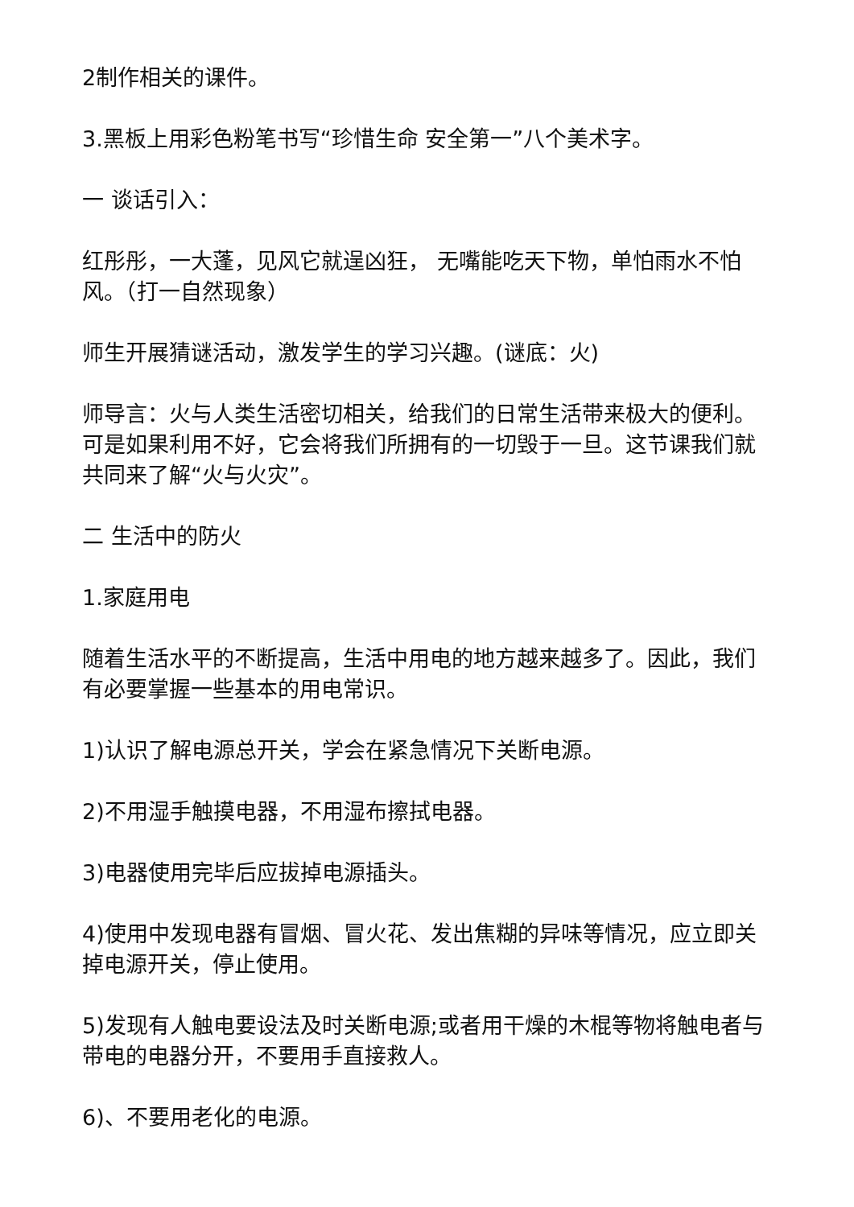2制作相关的课件。
3.黑板上用彩色粉笔书写“珍惜生命 安全第一”八个美术字。
一 谈话引入：
红彤彤，一大蓬，见风它就逞凶狂， 无嘴能吃天下物，单怕雨水不怕风。（打一自然现象）
师生开展猜谜活动，激发学生的学习兴趣。(谜底：火)
师导言：火与人类生活密切相关，给我们的日常生活带来极大的便利。可是如果利用不好，它会将我们所拥有的一切毁于一旦。这节课我们就共同来了解“火与火灾”。
二 生活中的防火
1.家庭用电
随着生活水平的不断提高，生活中用电的地方越来越多了。因此，我们有必要掌握一些基本的用电常识。
1)认识了解电源总开关，学会在紧急情况下关断电源。
2)不用湿手触摸电器，不用湿布擦拭电器。
3)电器使用完毕后应拔掉电源插头。
4)使用中发现电器有冒烟、冒火花、发出焦糊的异味等情况，应立即关掉电源开关，停止使用。
5)发现有人触电要设法及时关断电源;或者用干燥的木棍等物将触电者与带电的电器分开，不要用手直接救人。
6)、不要用老化的电源。